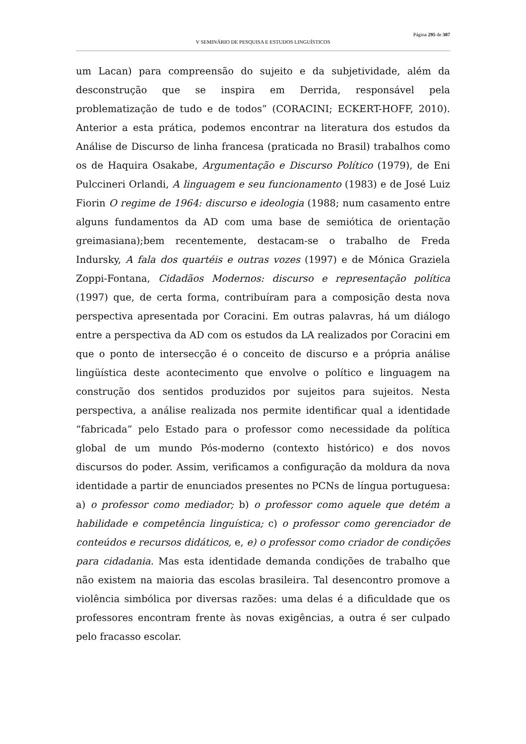Página 295 de 307
V SEMINÁRIO DE PESQUISA E ESTUDOS LINGUÍSTICOS
um Lacan) para compreensão do sujeito e da subjetividade, além da desconstrução que se inspira em Derrida, responsável pela problematização de tudo e de todos” (CORACINI; ECKERT-HOFF, 2010). Anterior a esta prática, podemos encontrar na literatura dos estudos da Análise de Discurso de linha francesa (praticada no Brasil) trabalhos como os de Haquira Osakabe, Argumentação e Discurso Político (1979), de Eni Pulccineri Orlandi, A linguagem e seu funcionamento (1983) e de José Luiz Fiorin O regime de 1964: discurso e ideologia (1988; num casamento entre alguns fundamentos da AD com uma base de semiótica de orientação greimasiana);bem recentemente, destacam-se o trabalho de Freda Indursky, A fala dos quartéis e outras vozes (1997) e de Mónica Graziela Zoppi-Fontana, Cidadãos Modernos: discurso e representação política (1997) que, de certa forma, contribuíram para a composição desta nova perspectiva apresentada por Coracini. Em outras palavras, há um diálogo entre a perspectiva da AD com os estudos da LA realizados por Coracini em que o ponto de intersecção é o conceito de discurso e a própria análise lingüística deste acontecimento que envolve o político e linguagem na construção dos sentidos produzidos por sujeitos para sujeitos. Nesta perspectiva, a análise realizada nos permite identificar qual a identidade “fabricada” pelo Estado para o professor como necessidade da política global de um mundo Pós-moderno (contexto histórico) e dos novos discursos do poder. Assim, verificamos a configuração da moldura da nova identidade a partir de enunciados presentes no PCNs de língua portuguesa: a) o professor como mediador; b) o professor como aquele que detém a habilidade e competência linguística; c) o professor como gerenciador de conteúdos e recursos didáticos, e, e) o professor como criador de condições para cidadania. Mas esta identidade demanda condições de trabalho que não existem na maioria das escolas brasileira. Tal desencontro promove a violência simbólica por diversas razões: uma delas é a dificuldade que os professores encontram frente às novas exigências, a outra é ser culpado pelo fracasso escolar.